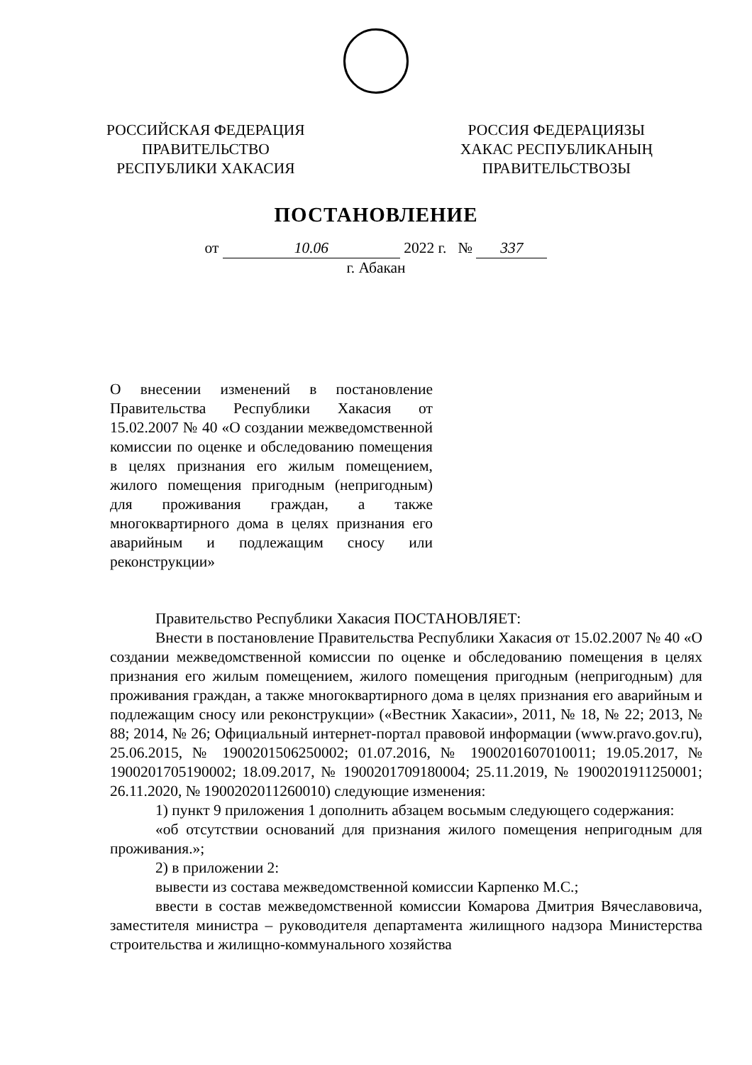РОССИЙСКАЯ ФЕДЕРАЦИЯ
ПРАВИТЕЛЬСТВО
РЕСПУБЛИКИ ХАКАСИЯ
РОССИЯ ФЕДЕРАЦИЯЗЫ
ХАКАС РЕСПУБЛИКАНЫҢ
ПРАВИТЕЛЬСТВОЗЫ
ПОСТАНОВЛЕНИЕ
от 10.06 2022 г. № 337
г. Абакан
О внесении изменений в постановление Правительства Республики Хакасия от 15.02.2007 № 40 «О создании межведомственной комиссии по оценке и обследованию помещения в целях признания его жилым помещением, жилого помещения пригодным (непригодным) для проживания граждан, а также многоквартирного дома в целях признания его аварийным и подлежащим сносу или реконструкции»
Правительство Республики Хакасия ПОСТАНОВЛЯЕТ:
Внести в постановление Правительства Республики Хакасия от 15.02.2007 № 40 «О создании межведомственной комиссии по оценке и обследованию помещения в целях признания его жилым помещением, жилого помещения пригодным (непригодным) для проживания граждан, а также многоквартирного дома в целях признания его аварийным и подлежащим сносу или реконструкции» («Вестник Хакасии», 2011, № 18, № 22; 2013, № 88; 2014, № 26; Официальный интернет-портал правовой информации (www.pravo.gov.ru), 25.06.2015, № 1900201506250002; 01.07.2016, № 1900201607010011; 19.05.2017, № 1900201705190002; 18.09.2017, № 1900201709180004; 25.11.2019, № 1900201911250001; 26.11.2020, № 1900202011260010) следующие изменения:
1) пункт 9 приложения 1 дополнить абзацем восьмым следующего содержания:
«об отсутствии оснований для признания жилого помещения непригодным для проживания.»;
2) в приложении 2:
вывести из состава межведомственной комиссии Карпенко М.С.;
ввести в состав межведомственной комиссии Комарова Дмитрия Вячеславовича, заместителя министра – руководителя департамента жилищного надзора Министерства строительства и жилищно-коммунального хозяйства